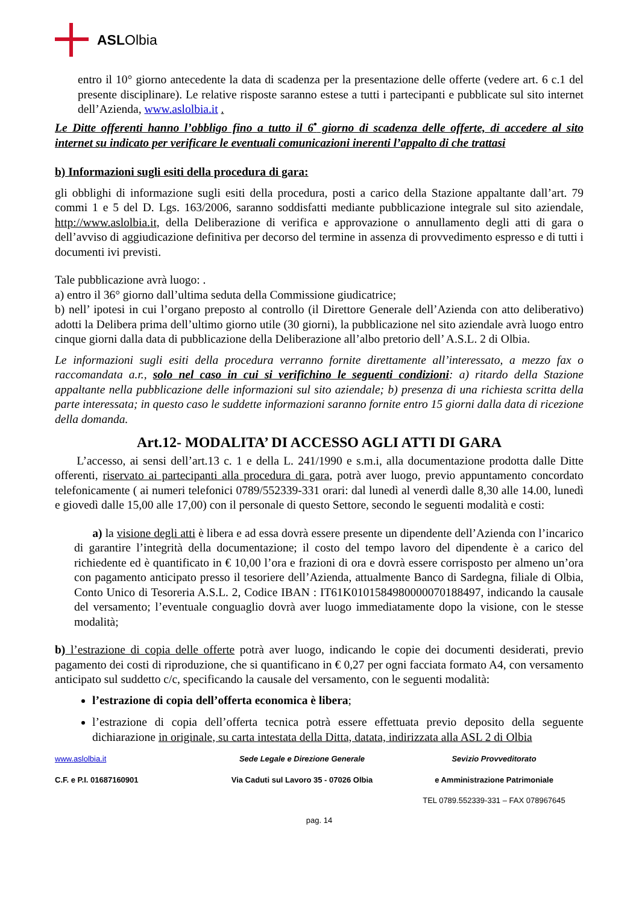ASL Olbia
entro il 10° giorno antecedente la data di scadenza per la presentazione delle offerte (vedere art. 6 c.1 del presente disciplinare). Le relative risposte saranno estese a tutti i partecipanti e pubblicate sul sito internet dell’Azienda, www.aslolbia.it .
Le Ditte offerenti hanno l’obbligo fino a tutto il 6<sup>•</sup> giorno di scadenza delle offerte, di accedere al sito internet su indicato per verificare le eventuali comunicazioni inerenti l’appalto di che trattasi
b) Informazioni sugli esiti della procedura di gara:
gli obblighi di informazione sugli esiti della procedura, posti a carico della Stazione appaltante dall’art. 79 commi 1 e 5 del D. Lgs. 163/2006, saranno soddisfatti mediante pubblicazione integrale sul sito aziendale, http://www.aslolbia.it, della Deliberazione di verifica e approvazione o annullamento degli atti di gara o dell’avviso di aggiudicazione definitiva per decorso del termine in assenza di provvedimento espresso e di tutti i documenti ivi previsti.
Tale pubblicazione avrà luogo: .
a) entro il 36° giorno dall’ultima seduta della Commissione giudicatrice;
b) nell’ ipotesi in cui l’organo preposto al controllo (il Direttore Generale dell’Azienda con atto deliberativo) adotti la Delibera prima dell’ultimo giorno utile (30 giorni), la pubblicazione nel sito aziendale avrà luogo entro cinque giorni dalla data di pubblicazione della Deliberazione all’albo pretorio dell’ A.S.L. 2 di Olbia.
Le informazioni sugli esiti della procedura verranno fornite direttamente all’interessato, a mezzo fax o raccomandata a.r., solo nel caso in cui si verifichino le seguenti condizioni: a) ritardo della Stazione appaltante nella pubblicazione delle informazioni sul sito aziendale; b) presenza di una richiesta scritta della parte interessata; in questo caso le suddette informazioni saranno fornite entro 15 giorni dalla data di ricezione della domanda.
Art.12- MODALITA’ DI ACCESSO AGLI ATTI DI GARA
L’accesso, ai sensi dell’art.13 c. 1 e della L. 241/1990 e s.m.i, alla documentazione prodotta dalle Ditte offerenti, riservato ai partecipanti alla procedura di gara, potrà aver luogo, previo appuntamento concordato telefonicamente ( ai numeri telefonici 0789/552339-331 orari: dal lunedì al venerdì dalle 8,30 alle 14.00, lunedì e giovedì dalle 15,00 alle 17,00) con il personale di questo Settore, secondo le seguenti modalità e costi:
a) la visione degli atti è libera e ad essa dovrà essere presente un dipendente dell’Azienda con l’incarico di garantire l’integrità della documentazione; il costo del tempo lavoro del dipendente è a carico del richiedente ed è quantificato in € 10,00 l’ora e frazioni di ora e dovrà essere corrisposto per almeno un’ora con pagamento anticipato presso il tesoriere dell’Azienda, attualmente Banco di Sardegna, filiale di Olbia, Conto Unico di Tesoreria A.S.L. 2, Codice IBAN : IT61K0101584980000070188497, indicando la causale del versamento; l’eventuale conguaglio dovrà aver luogo immediatamente dopo la visione, con le stesse modalità;
b) l’estrazione di copia delle offerte potrà aver luogo, indicando le copie dei documenti desiderati, previo pagamento dei costi di riproduzione, che si quantificano in € 0,27 per ogni facciata formato A4, con versamento anticipato sul suddetto c/c, specificando la causale del versamento, con le seguenti modalità:
l’estrazione di copia dell’offerta economica è libera;
l’estrazione di copia dell’offerta tecnica potrà essere effettuata previo deposito della seguente dichiarazione in originale, su carta intestata della Ditta, datata, indirizzata alla ASL 2 di Olbia
www.aslolbia.it
Sede Legale e Direzione Generale
Sevizio Provveditorato
C.F. e P.I. 01687160901
Via Caduti sul Lavoro 35 - 07026 Olbia
e Amministrazione Patrimoniale
TEL 0789.552339-331 – FAX 078967645
pag. 14